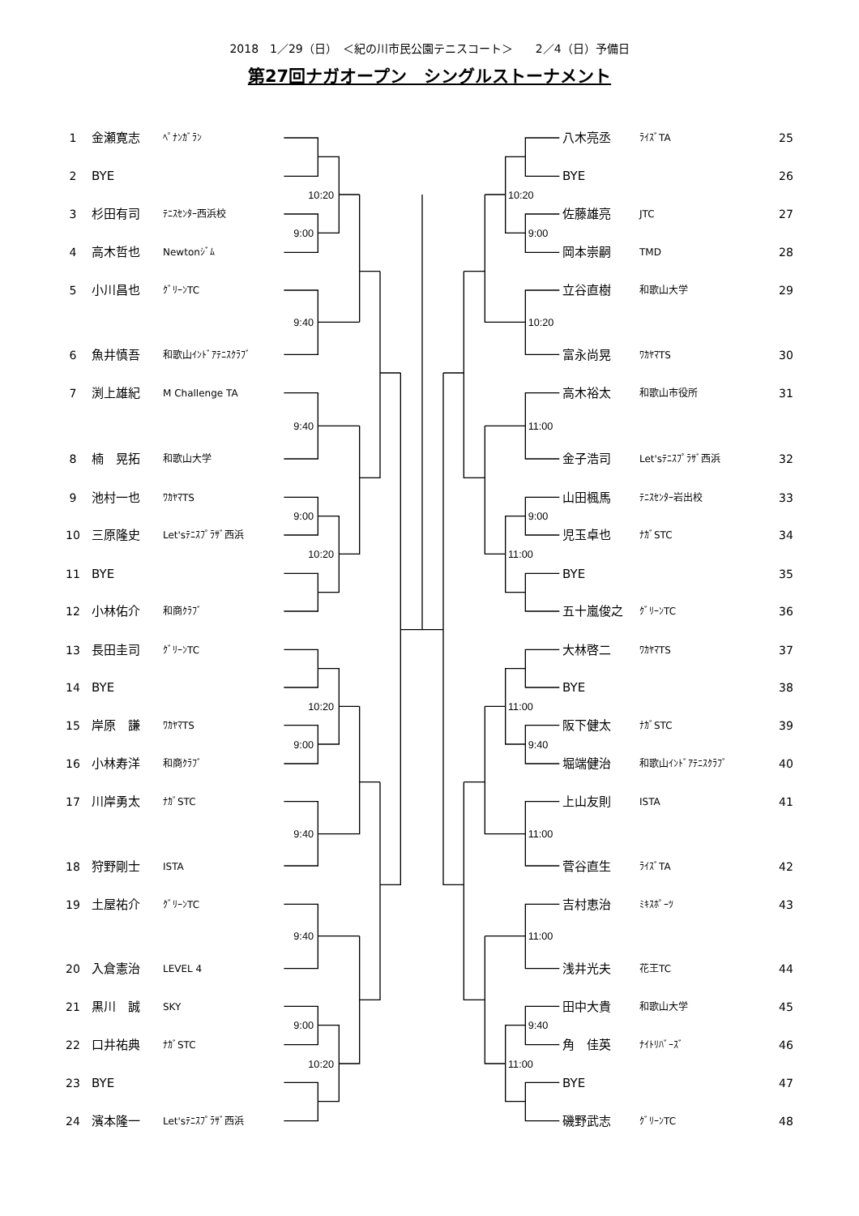10:20
9:00
9:40
9:40
9:00
10:20
10:20
9:00
9:40
9:40
9:00
10:20
10:20
9:00
10:20
11:00
9:00
11:00
11:00
9:40
11:00
11:00
9:40
11:00
2018　1／29（日）　＜紀の川市民公園テニスコート＞　　2／4（日）予備日
第27回ナガオープン　シングルストーナメント
1 金瀬寛志 ﾍﾟﾅﾝｶﾞﾗﾝ
2 BYE
3 杉田有司 ﾃﾆｽｾﾝﾀｰ西浜校
4 高木哲也 Newtonｼﾞﾑ
5 小川昌也 ｸﾞﾘｰﾝTC
6 魚井慎吾 和歌山ｲﾝﾄﾞｱﾃﾆｽｸﾗﾌﾞ
7 渕上雄紀 M Challenge TA
8 楠　晃拓 和歌山大学
9 池村一也 ﾜｶﾔﾏTS
10 三原隆史 Let'sﾃﾆｽﾌﾟﾗｻﾞ西浜
11 BYE
12 小林佑介 和商ｸﾗﾌﾞ
13 長田圭司 ｸﾞﾘｰﾝTC
14 BYE
15 岸原　謙 ﾜｶﾔﾏTS
16 小林寿洋 和商ｸﾗﾌﾞ
17 川岸勇太 ﾅｶﾞSTC
18 狩野剛士 ISTA
19 土屋祐介 ｸﾞﾘｰﾝTC
20 入倉憲治 LEVEL 4
21 黒川　誠 SKY
22 口井祐典 ﾅｶﾞSTC
23 BYE
24 濱本隆一 Let'sﾃﾆｽﾌﾟﾗｻﾞ西浜
八木亮丞 ﾗｲｽﾞTA 25
BYE 26
佐藤雄亮 JTC 27
岡本崇嗣 TMD 28
立谷直樹 和歌山大学 29
富永尚晃 ﾜｶﾔﾏTS 30
高木裕太 和歌山市役所 31
金子浩司 Let'sﾃﾆｽﾌﾟﾗｻﾞ西浜 32
山田楓馬 ﾃﾆｽｾﾝﾀｰ岩出校 33
児玉卓也 ﾅｶﾞSTC 34
BYE 35
五十嵐俊之 ｸﾞﾘｰﾝTC 36
大林啓二 ﾜｶﾔﾏTS 37
BYE 38
阪下健太 ﾅｶﾞSTC 39
堀端健治 和歌山ｲﾝﾄﾞｱﾃﾆｽｸﾗﾌﾞ 40
上山友則 ISTA 41
菅谷直生 ﾗｲｽﾞTA 42
吉村恵治 ﾐｷｽﾎﾟｰﾂ 43
浅井光夫 花王TC 44
田中大貴 和歌山大学 45
角　佳英 ﾅｲﾄﾘﾊﾞｰｽﾞ 46
BYE 47
磯野武志 ｸﾞﾘｰﾝTC 48